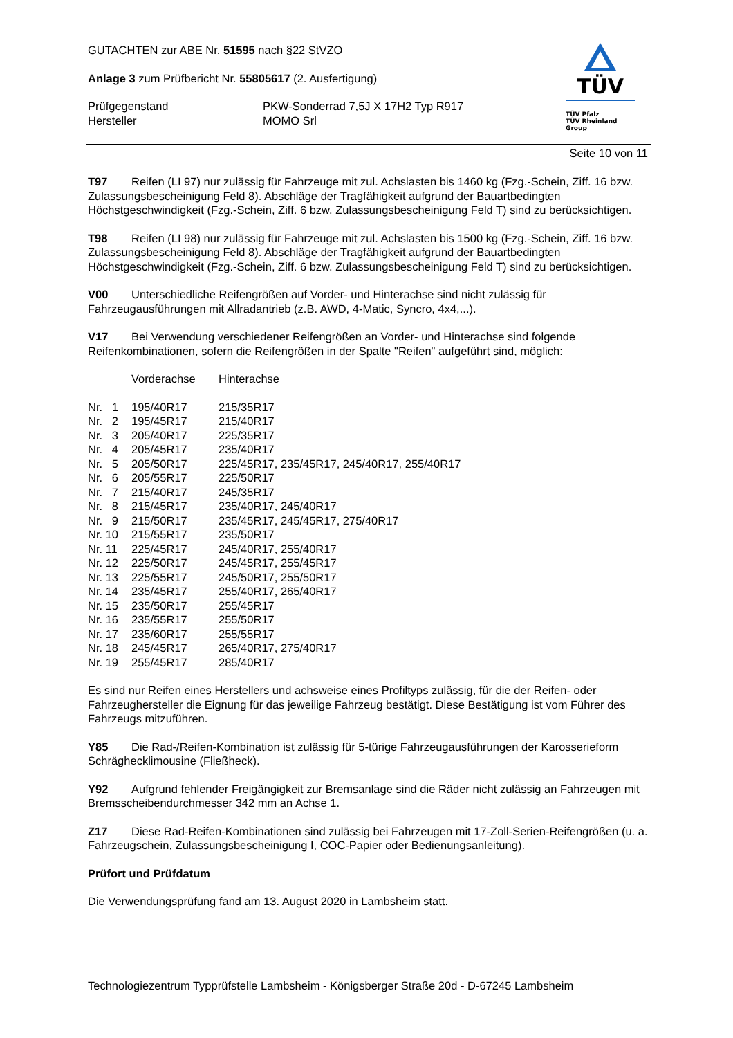GUTACHTEN zur ABE Nr. 51595 nach §22 StVZO
Anlage 3 zum Prüfbericht Nr. 55805617 (2. Ausfertigung)
| Prüfgegenstand | PKW-Sonderrad 7,5J X 17H2 Typ R917 |
| Hersteller | MOMO Srl |
TÜV
TÜV Pfalz
TÜV Rheinland Group
Seite 10 von 11
T97 Reifen (LI 97) nur zulässig für Fahrzeuge mit zul. Achslasten bis 1460 kg (Fzg.-Schein, Ziff. 16 bzw. Zulassungsbescheinigung Feld 8). Abschläge der Tragfähigkeit aufgrund der Bauartbedingten Höchstgeschwindigkeit (Fzg.-Schein, Ziff. 6 bzw. Zulassungsbescheinigung Feld T) sind zu berücksichtigen.
T98 Reifen (LI 98) nur zulässig für Fahrzeuge mit zul. Achslasten bis 1500 kg (Fzg.-Schein, Ziff. 16 bzw. Zulassungsbescheinigung Feld 8). Abschläge der Tragfähigkeit aufgrund der Bauartbedingten Höchstgeschwindigkeit (Fzg.-Schein, Ziff. 6 bzw. Zulassungsbescheinigung Feld T) sind zu berücksichtigen.
V00 Unterschiedliche Reifengrößen auf Vorder- und Hinterachse sind nicht zulässig für Fahrzeugausführungen mit Allradantrieb (z.B. AWD, 4-Matic, Syncro, 4x4,...).
V17 Bei Verwendung verschiedener Reifengrößen an Vorder- und Hinterachse sind folgende Reifenkombinationen, sofern die Reifengrößen in der Spalte "Reifen" aufgeführt sind, möglich:
| | Vorderachse | Hinterachse |
| Nr. 1 | 195/40R17 | 215/35R17 |
| Nr. 2 | 195/45R17 | 215/40R17 |
| Nr. 3 | 205/40R17 | 225/35R17 |
| Nr. 4 | 205/45R17 | 235/40R17 |
| Nr. 5 | 205/50R17 | 225/45R17, 235/45R17, 245/40R17, 255/40R17 |
| Nr. 6 | 205/55R17 | 225/50R17 |
| Nr. 7 | 215/40R17 | 245/35R17 |
| Nr. 8 | 215/45R17 | 235/40R17, 245/40R17 |
| Nr. 9 | 215/50R17 | 235/45R17, 245/45R17, 275/40R17 |
| Nr. 10 | 215/55R17 | 235/50R17 |
| Nr. 11 | 225/45R17 | 245/40R17, 255/40R17 |
| Nr. 12 | 225/50R17 | 245/45R17, 255/45R17 |
| Nr. 13 | 225/55R17 | 245/50R17, 255/50R17 |
| Nr. 14 | 235/45R17 | 255/40R17, 265/40R17 |
| Nr. 15 | 235/50R17 | 255/45R17 |
| Nr. 16 | 235/55R17 | 255/50R17 |
| Nr. 17 | 235/60R17 | 255/55R17 |
| Nr. 18 | 245/45R17 | 265/40R17, 275/40R17 |
| Nr. 19 | 255/45R17 | 285/40R17 |
Es sind nur Reifen eines Herstellers und achsweise eines Profiltyps zulässig, für die der Reifen- oder Fahrzeughersteller die Eignung für das jeweilige Fahrzeug bestätigt. Diese Bestätigung ist vom Führer des Fahrzeugs mitzuführen.
Y85 Die Rad-/Reifen-Kombination ist zulässig für 5-türige Fahrzeugausführungen der Karosserieform Schräghecklimousine (Fließheck).
Y92 Aufgrund fehlender Freigängigkeit zur Bremsanlage sind die Räder nicht zulässig an Fahrzeugen mit Bremsscheibendurchmesser 342 mm an Achse 1.
Z17 Diese Rad-Reifen-Kombinationen sind zulässig bei Fahrzeugen mit 17-Zoll-Serien-Reifengrößen (u. a. Fahrzeugschein, Zulassungsbescheinigung I, COC-Papier oder Bedienungsanleitung).
Prüfort und Prüfdatum
Die Verwendungsprüfung fand am 13. August 2020 in Lambsheim statt.
Technologiezentrum Typprüfstelle Lambsheim - Königsberger Straße 20d - D-67245 Lambsheim